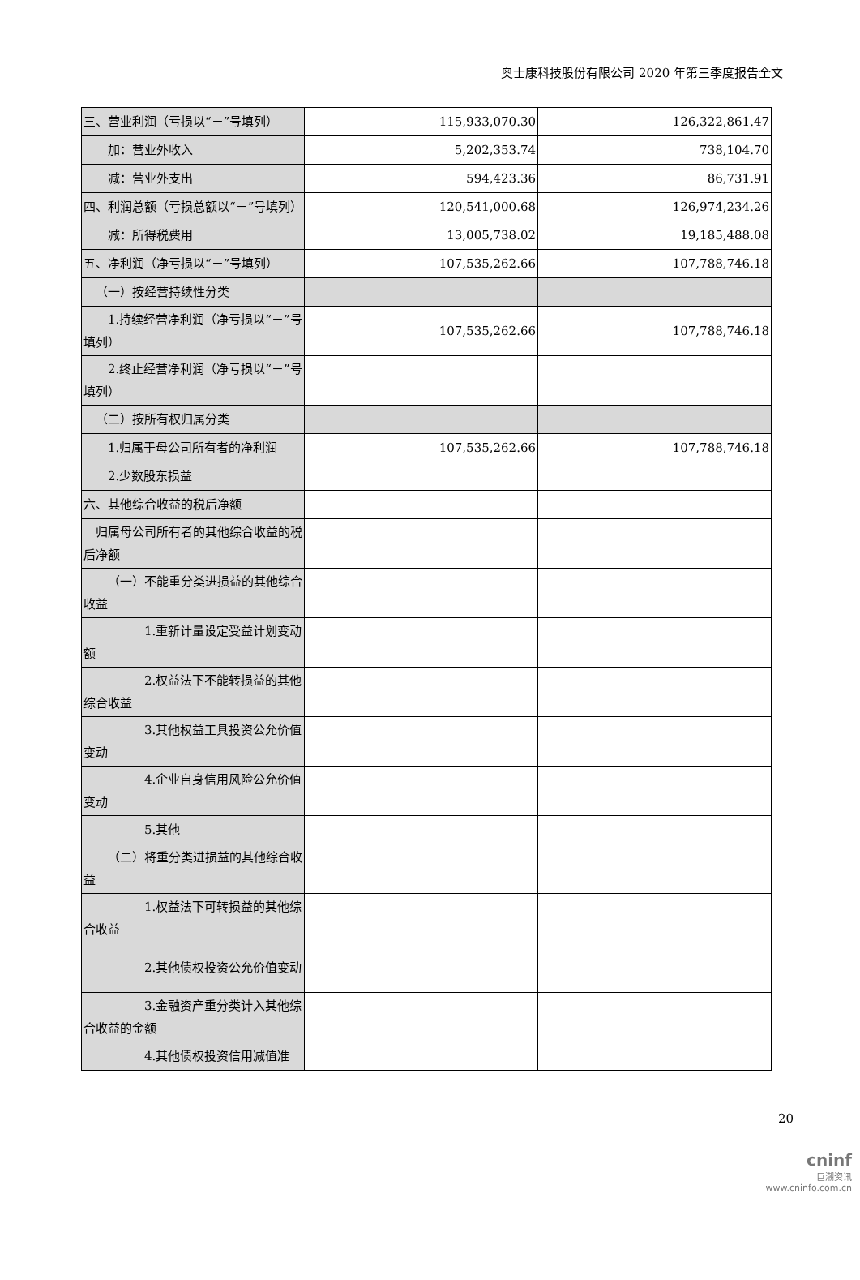奥士康科技股份有限公司 2020 年第三季度报告全文
| 三、营业利润（亏损以“－”号填列） | 115,933,070.30 | 126,322,861.47 |
| 加：营业外收入 | 5,202,353.74 | 738,104.70 |
| 减：营业外支出 | 594,423.36 | 86,731.91 |
| 四、利润总额（亏损总额以“－”号填列） | 120,541,000.68 | 126,974,234.26 |
| 减：所得税费用 | 13,005,738.02 | 19,185,488.08 |
| 五、净利润（净亏损以“－”号填列） | 107,535,262.66 | 107,788,746.18 |
| （一）按经营持续性分类 | | |
| 1.持续经营净利润（净亏损以“－”号填列） | 107,535,262.66 | 107,788,746.18 |
| 2.终止经营净利润（净亏损以“－”号填列） | | |
| （二）按所有权归属分类 | | |
| 1.归属于母公司所有者的净利润 | 107,535,262.66 | 107,788,746.18 |
| 2.少数股东损益 | | |
| 六、其他综合收益的税后净额 | | |
| 归属母公司所有者的其他综合收益的税后净额 | | |
| （一）不能重分类进损益的其他综合收益 | | |
| 1.重新计量设定受益计划变动额 | | |
| 2.权益法下不能转损益的其他综合收益 | | |
| 3.其他权益工具投资公允价值变动 | | |
| 4.企业自身信用风险公允价值变动 | | |
| 5.其他 | | |
| （二）将重分类进损益的其他综合收益 | | |
| 1.权益法下可转损益的其他综合收益 | | |
| 2.其他债权投资公允价值变动 | | |
| 3.金融资产重分类计入其他综合收益的金额 | | |
| 4.其他债权投资信用减值准 | | |
20
cninf
巨潮资讯
www.cninfo.com.cn